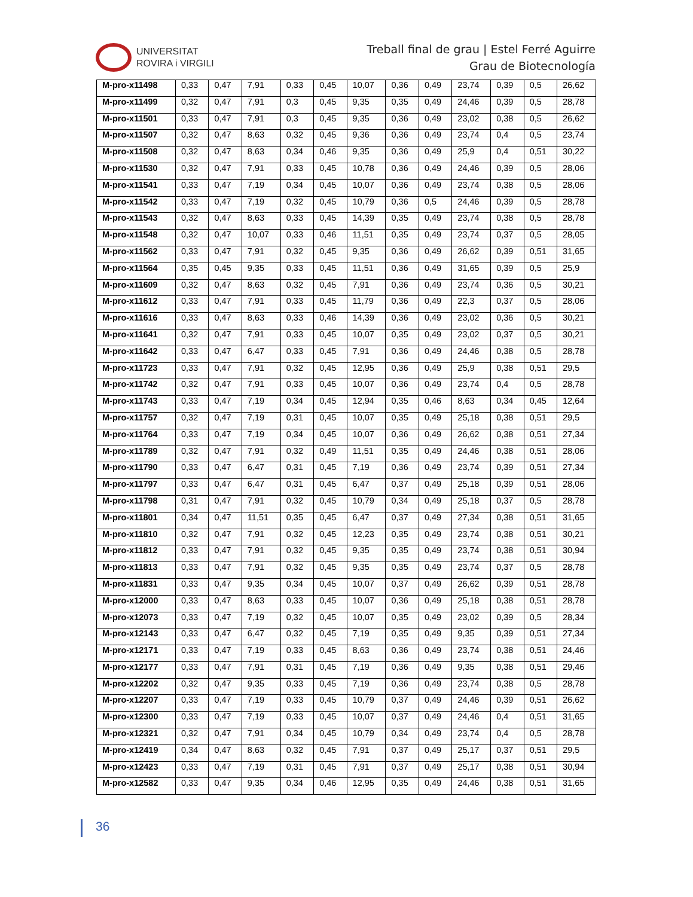UNIVERSITAT
ROVIRA i VIRGILI
Treball final de grau | Estel Ferré Aguirre
Grau de Biotecnología
| M-pro-x11498 | 0,33 | 0,47 | 7,91 | 0,33 | 0,45 | 10,07 | 0,36 | 0,49 | 23,74 | 0,39 | 0,5 | 26,62 |
| M-pro-x11499 | 0,32 | 0,47 | 7,91 | 0,3 | 0,45 | 9,35 | 0,35 | 0,49 | 24,46 | 0,39 | 0,5 | 28,78 |
| M-pro-x11501 | 0,33 | 0,47 | 7,91 | 0,3 | 0,45 | 9,35 | 0,36 | 0,49 | 23,02 | 0,38 | 0,5 | 26,62 |
| M-pro-x11507 | 0,32 | 0,47 | 8,63 | 0,32 | 0,45 | 9,36 | 0,36 | 0,49 | 23,74 | 0,4 | 0,5 | 23,74 |
| M-pro-x11508 | 0,32 | 0,47 | 8,63 | 0,34 | 0,46 | 9,35 | 0,36 | 0,49 | 25,9 | 0,4 | 0,51 | 30,22 |
| M-pro-x11530 | 0,32 | 0,47 | 7,91 | 0,33 | 0,45 | 10,78 | 0,36 | 0,49 | 24,46 | 0,39 | 0,5 | 28,06 |
| M-pro-x11541 | 0,33 | 0,47 | 7,19 | 0,34 | 0,45 | 10,07 | 0,36 | 0,49 | 23,74 | 0,38 | 0,5 | 28,06 |
| M-pro-x11542 | 0,33 | 0,47 | 7,19 | 0,32 | 0,45 | 10,79 | 0,36 | 0,5 | 24,46 | 0,39 | 0,5 | 28,78 |
| M-pro-x11543 | 0,32 | 0,47 | 8,63 | 0,33 | 0,45 | 14,39 | 0,35 | 0,49 | 23,74 | 0,38 | 0,5 | 28,78 |
| M-pro-x11548 | 0,32 | 0,47 | 10,07 | 0,33 | 0,46 | 11,51 | 0,35 | 0,49 | 23,74 | 0,37 | 0,5 | 28,05 |
| M-pro-x11562 | 0,33 | 0,47 | 7,91 | 0,32 | 0,45 | 9,35 | 0,36 | 0,49 | 26,62 | 0,39 | 0,51 | 31,65 |
| M-pro-x11564 | 0,35 | 0,45 | 9,35 | 0,33 | 0,45 | 11,51 | 0,36 | 0,49 | 31,65 | 0,39 | 0,5 | 25,9 |
| M-pro-x11609 | 0,32 | 0,47 | 8,63 | 0,32 | 0,45 | 7,91 | 0,36 | 0,49 | 23,74 | 0,36 | 0,5 | 30,21 |
| M-pro-x11612 | 0,33 | 0,47 | 7,91 | 0,33 | 0,45 | 11,79 | 0,36 | 0,49 | 22,3 | 0,37 | 0,5 | 28,06 |
| M-pro-x11616 | 0,33 | 0,47 | 8,63 | 0,33 | 0,46 | 14,39 | 0,36 | 0,49 | 23,02 | 0,36 | 0,5 | 30,21 |
| M-pro-x11641 | 0,32 | 0,47 | 7,91 | 0,33 | 0,45 | 10,07 | 0,35 | 0,49 | 23,02 | 0,37 | 0,5 | 30,21 |
| M-pro-x11642 | 0,33 | 0,47 | 6,47 | 0,33 | 0,45 | 7,91 | 0,36 | 0,49 | 24,46 | 0,38 | 0,5 | 28,78 |
| M-pro-x11723 | 0,33 | 0,47 | 7,91 | 0,32 | 0,45 | 12,95 | 0,36 | 0,49 | 25,9 | 0,38 | 0,51 | 29,5 |
| M-pro-x11742 | 0,32 | 0,47 | 7,91 | 0,33 | 0,45 | 10,07 | 0,36 | 0,49 | 23,74 | 0,4 | 0,5 | 28,78 |
| M-pro-x11743 | 0,33 | 0,47 | 7,19 | 0,34 | 0,45 | 12,94 | 0,35 | 0,46 | 8,63 | 0,34 | 0,45 | 12,64 |
| M-pro-x11757 | 0,32 | 0,47 | 7,19 | 0,31 | 0,45 | 10,07 | 0,35 | 0,49 | 25,18 | 0,38 | 0,51 | 29,5 |
| M-pro-x11764 | 0,33 | 0,47 | 7,19 | 0,34 | 0,45 | 10,07 | 0,36 | 0,49 | 26,62 | 0,38 | 0,51 | 27,34 |
| M-pro-x11789 | 0,32 | 0,47 | 7,91 | 0,32 | 0,49 | 11,51 | 0,35 | 0,49 | 24,46 | 0,38 | 0,51 | 28,06 |
| M-pro-x11790 | 0,33 | 0,47 | 6,47 | 0,31 | 0,45 | 7,19 | 0,36 | 0,49 | 23,74 | 0,39 | 0,51 | 27,34 |
| M-pro-x11797 | 0,33 | 0,47 | 6,47 | 0,31 | 0,45 | 6,47 | 0,37 | 0,49 | 25,18 | 0,39 | 0,51 | 28,06 |
| M-pro-x11798 | 0,31 | 0,47 | 7,91 | 0,32 | 0,45 | 10,79 | 0,34 | 0,49 | 25,18 | 0,37 | 0,5 | 28,78 |
| M-pro-x11801 | 0,34 | 0,47 | 11,51 | 0,35 | 0,45 | 6,47 | 0,37 | 0,49 | 27,34 | 0,38 | 0,51 | 31,65 |
| M-pro-x11810 | 0,32 | 0,47 | 7,91 | 0,32 | 0,45 | 12,23 | 0,35 | 0,49 | 23,74 | 0,38 | 0,51 | 30,21 |
| M-pro-x11812 | 0,33 | 0,47 | 7,91 | 0,32 | 0,45 | 9,35 | 0,35 | 0,49 | 23,74 | 0,38 | 0,51 | 30,94 |
| M-pro-x11813 | 0,33 | 0,47 | 7,91 | 0,32 | 0,45 | 9,35 | 0,35 | 0,49 | 23,74 | 0,37 | 0,5 | 28,78 |
| M-pro-x11831 | 0,33 | 0,47 | 9,35 | 0,34 | 0,45 | 10,07 | 0,37 | 0,49 | 26,62 | 0,39 | 0,51 | 28,78 |
| M-pro-x12000 | 0,33 | 0,47 | 8,63 | 0,33 | 0,45 | 10,07 | 0,36 | 0,49 | 25,18 | 0,38 | 0,51 | 28,78 |
| M-pro-x12073 | 0,33 | 0,47 | 7,19 | 0,32 | 0,45 | 10,07 | 0,35 | 0,49 | 23,02 | 0,39 | 0,5 | 28,34 |
| M-pro-x12143 | 0,33 | 0,47 | 6,47 | 0,32 | 0,45 | 7,19 | 0,35 | 0,49 | 9,35 | 0,39 | 0,51 | 27,34 |
| M-pro-x12171 | 0,33 | 0,47 | 7,19 | 0,33 | 0,45 | 8,63 | 0,36 | 0,49 | 23,74 | 0,38 | 0,51 | 24,46 |
| M-pro-x12177 | 0,33 | 0,47 | 7,91 | 0,31 | 0,45 | 7,19 | 0,36 | 0,49 | 9,35 | 0,38 | 0,51 | 29,46 |
| M-pro-x12202 | 0,32 | 0,47 | 9,35 | 0,33 | 0,45 | 7,19 | 0,36 | 0,49 | 23,74 | 0,38 | 0,5 | 28,78 |
| M-pro-x12207 | 0,33 | 0,47 | 7,19 | 0,33 | 0,45 | 10,79 | 0,37 | 0,49 | 24,46 | 0,39 | 0,51 | 26,62 |
| M-pro-x12300 | 0,33 | 0,47 | 7,19 | 0,33 | 0,45 | 10,07 | 0,37 | 0,49 | 24,46 | 0,4 | 0,51 | 31,65 |
| M-pro-x12321 | 0,32 | 0,47 | 7,91 | 0,34 | 0,45 | 10,79 | 0,34 | 0,49 | 23,74 | 0,4 | 0,5 | 28,78 |
| M-pro-x12419 | 0,34 | 0,47 | 8,63 | 0,32 | 0,45 | 7,91 | 0,37 | 0,49 | 25,17 | 0,37 | 0,51 | 29,5 |
| M-pro-x12423 | 0,33 | 0,47 | 7,19 | 0,31 | 0,45 | 7,91 | 0,37 | 0,49 | 25,17 | 0,38 | 0,51 | 30,94 |
| M-pro-x12582 | 0,33 | 0,47 | 9,35 | 0,34 | 0,46 | 12,95 | 0,35 | 0,49 | 24,46 | 0,38 | 0,51 | 31,65 |
36